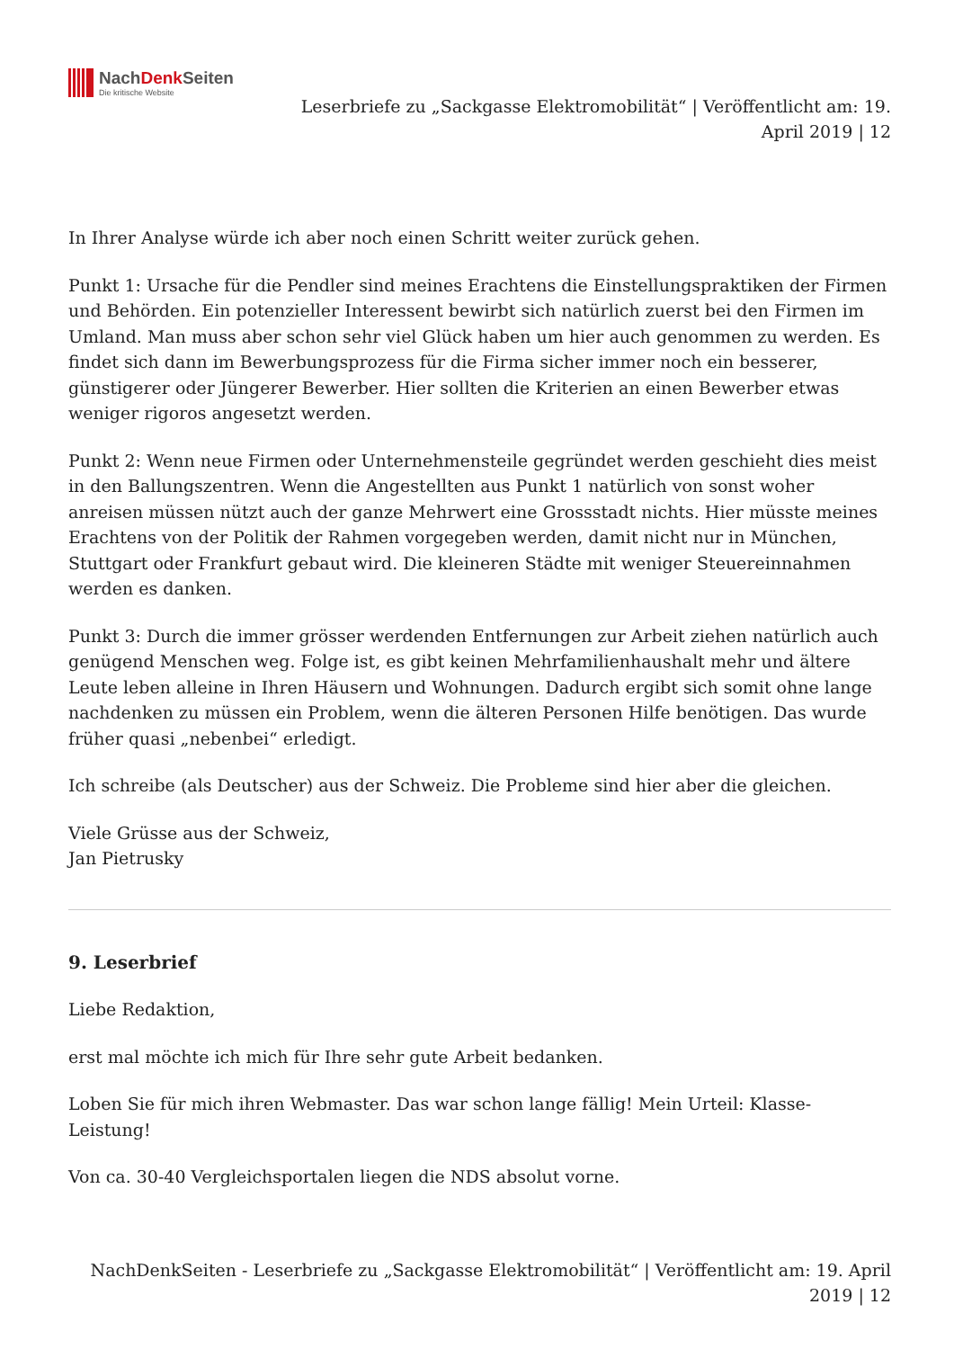NachDenk Seiten
Die kritische Website
Leserbriefe zu „Sackgasse Elektromobilität“ | Veröffentlicht am: 19. April 2019 | 12
In Ihrer Analyse würde ich aber noch einen Schritt weiter zurück gehen.
Punkt 1: Ursache für die Pendler sind meines Erachtens die Einstellungspraktiken der Firmen und Behörden. Ein potenzieller Interessent bewirbt sich natürlich zuerst bei den Firmen im Umland. Man muss aber schon sehr viel Glück haben um hier auch genommen zu werden. Es findet sich dann im Bewerbungsprozess für die Firma sicher immer noch ein besserer, günstigerer oder Jüngerer Bewerber. Hier sollten die Kriterien an einen Bewerber etwas weniger rigoros angesetzt werden.
Punkt 2: Wenn neue Firmen oder Unternehmensteile gegründet werden geschieht dies meist in den Ballungszentren. Wenn die Angestellten aus Punkt 1 natürlich von sonst woher anreisen müssen nützt auch der ganze Mehrwert eine Grossstadt nichts. Hier müsste meines Erachtens von der Politik der Rahmen vorgegeben werden, damit nicht nur in München, Stuttgart oder Frankfurt gebaut wird. Die kleineren Städte mit weniger Steuereinnahmen werden es danken.
Punkt 3: Durch die immer grösser werdenden Entfernungen zur Arbeit ziehen natürlich auch genügend Menschen weg. Folge ist, es gibt keinen Mehrfamilienhaushalt mehr und ältere Leute leben alleine in Ihren Häusern und Wohnungen. Dadurch ergibt sich somit ohne lange nachdenken zu müssen ein Problem, wenn die älteren Personen Hilfe benötigen. Das wurde früher quasi „nebenbei“ erledigt.
Ich schreibe (als Deutscher) aus der Schweiz. Die Probleme sind hier aber die gleichen.
Viele Grüsse aus der Schweiz,
Jan Pietrusky
9. Leserbrief
Liebe Redaktion,
erst mal möchte ich mich für Ihre sehr gute Arbeit bedanken.
Loben Sie für mich ihren Webmaster. Das war schon lange fällig! Mein Urteil: Klasse-Leistung!
Von ca. 30-40 Vergleichsportalen liegen die NDS absolut vorne.
NachDenkSeiten - Leserbriefe zu „Sackgasse Elektromobilität“ | Veröffentlicht am: 19. April 2019 | 12